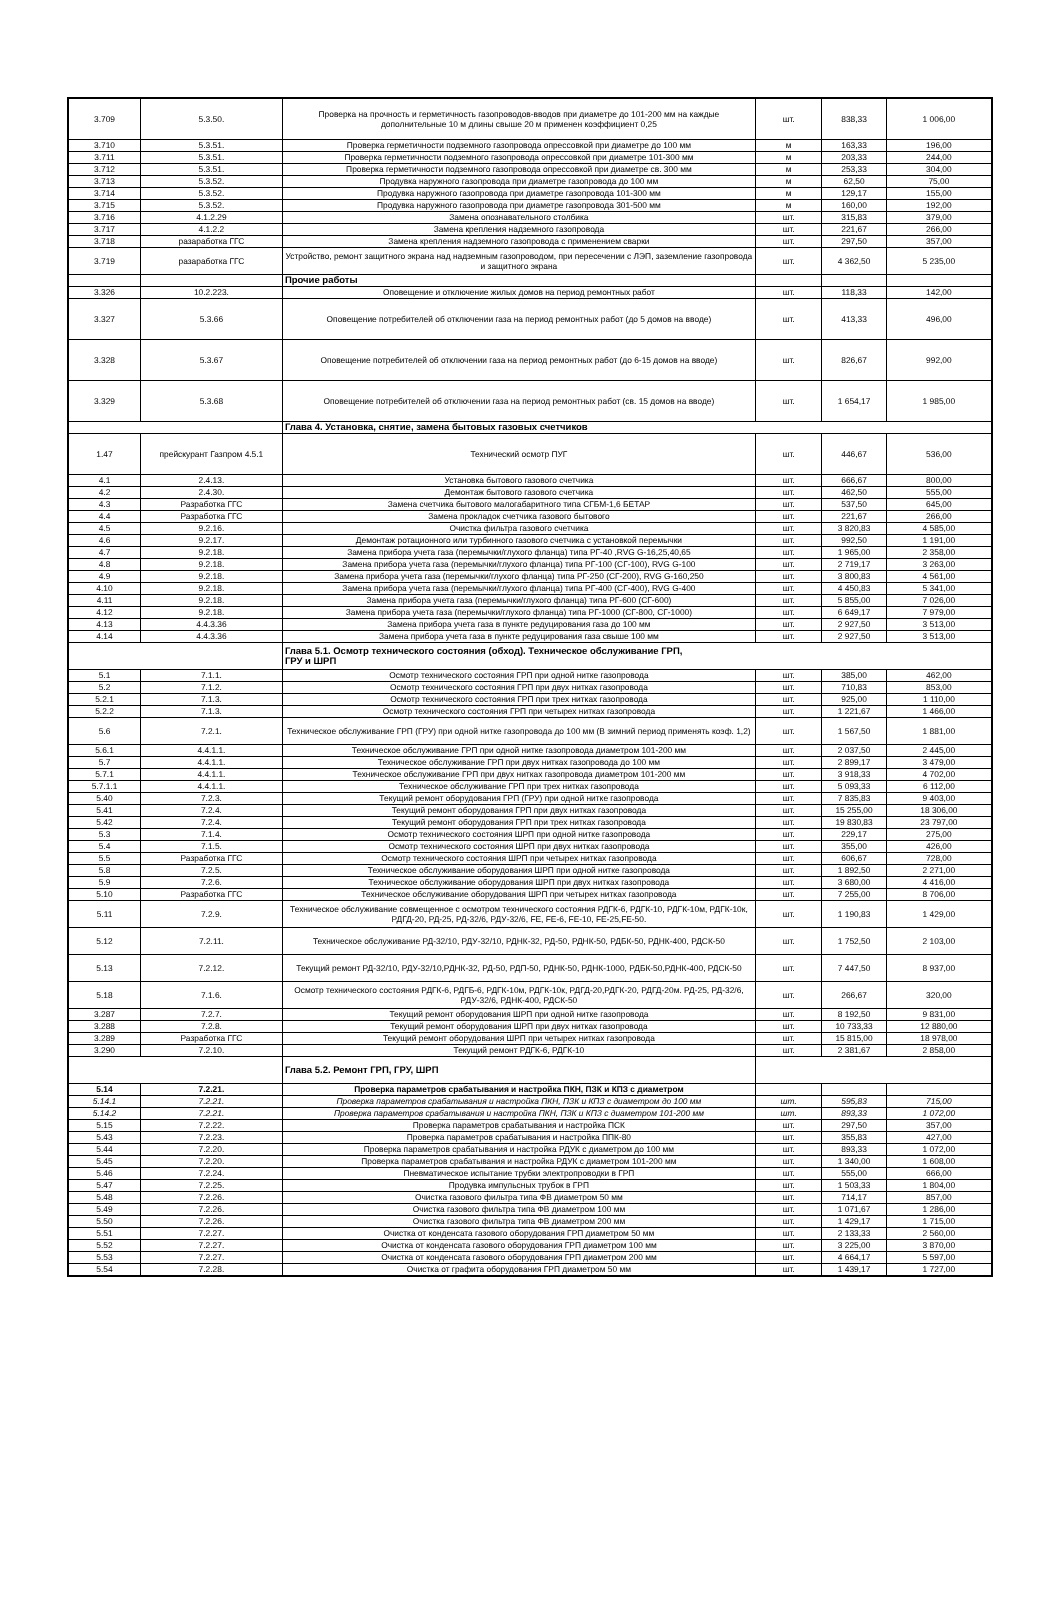| 3.709 | 5.3.50. | Проверка на прочность и герметичность газопроводов-вводов при диаметре до 101-200 мм на каждые дополнительные 10 м длины свыше 20 м применен коэффициент 0,25 | шт. | 838,33 | 1 006,00 |
| 3.710 | 5.3.51. | Проверка герметичности подземного газопровода опрессовкой при диаметре до 100 мм | м | 163,33 | 196,00 |
| 3.711 | 5.3.51. | Проверка герметичности подземного газопровода опрессовкой при диаметре 101-300 мм | м | 203,33 | 244,00 |
| 3.712 | 5.3.51. | Проверка герметичности подземного газопровода опрессовкой при диаметре св. 300 мм | м | 253,33 | 304,00 |
| 3.713 | 5.3.52. | Продувка наружного газопровода при диаметре газопровода до 100 мм | м | 62,50 | 75,00 |
| 3.714 | 5.3.52. | Продувка наружного газопровода при диаметре газопровода 101-300 мм | м | 129,17 | 155,00 |
| 3.715 | 5.3.52. | Продувка наружного газопровода при диаметре газопровода 301-500 мм | м | 160,00 | 192,00 |
| 3.716 | 4.1.2.29 | Замена опознавательного столбика | шт. | 315,83 | 379,00 |
| 3.717 | 4.1.2.2 | Замена крепления надземного газопровода | шт. | 221,67 | 266,00 |
| 3.718 | разаработка ГГС | Замена крепления надземного газопровода с применением сварки | шт. | 297,50 | 357,00 |
| 3.719 | разаработка ГГС | Устройство, ремонт защитного экрана над надземным газопроводом, при пересечении с ЛЭП, заземление газопровода и защитного экрана | шт. | 4 362,50 | 5 235,00 |
| | | Прочие работы | | | |
| 3.326 | 10.2.223. | Оповещение и отключение жилых домов на период ремонтных работ | шт. | 118,33 | 142,00 |
| 3.327 | 5.3.66 | Оповещение потребителей об отключении газа на период ремонтных работ (до 5 домов на вводе) | шт. | 413,33 | 496,00 |
| 3.328 | 5.3.67 | Оповещение потребителей об отключении газа на период ремонтных работ (до 6-15 домов на вводе) | шт. | 826,67 | 992,00 |
| 3.329 | 5.3.68 | Оповещение потребителей об отключении газа на период ремонтных работ (св. 15 домов на вводе) | шт. | 1 654,17 | 1 985,00 |
| | | Глава 4. Установка, снятие, замена бытовых газовых счетчиков | | | |
| 1.47 | прейскурант Газпром 4.5.1 | Технический осмотр ПУГ | шт. | 446,67 | 536,00 |
| 4.1 | 2.4.13. | Установка бытового газового счетчика | шт. | 666,67 | 800,00 |
| 4.2 | 2.4.30. | Демонтаж бытового газового счетчика | шт. | 462,50 | 555,00 |
| 4.3 | Разработка ГГС | Замена счетчика бытового малогабаритного типа СГБМ-1,6 БЕТАР | шт. | 537,50 | 645,00 |
| 4.4 | Разработка ГГС | Замена прокладок счетчика газового бытового | шт. | 221,67 | 266,00 |
| 4.5 | 9.2.16. | Очистка фильтра газового счетчика | шт. | 3 820,83 | 4 585,00 |
| 4.6 | 9.2.17. | Демонтаж ротационного или турбинного газового счетчика с установкой перемычки | шт. | 992,50 | 1 191,00 |
| 4.7 | 9.2.18. | Замена прибора учета газа (перемычки/глухого фланца) типа РГ-40 ,RVG G-16,25,40,65 | шт. | 1 965,00 | 2 358,00 |
| 4.8 | 9.2.18. | Замена прибора учета газа (перемычки/глухого фланца) типа РГ-100 (СГ-100), RVG G-100 | шт. | 2 719,17 | 3 263,00 |
| 4.9 | 9.2.18. | Замена прибора учета газа (перемычки/глухого фланца) типа РГ-250 (СГ-200), RVG G-160,250 | шт. | 3 800,83 | 4 561,00 |
| 4.10 | 9.2.18. | Замена прибора учета газа (перемычки/глухого фланца) типа РГ-400 (СГ-400), RVG G-400 | шт. | 4 450,83 | 5 341,00 |
| 4.11 | 9.2.18. | Замена прибора учета газа (перемычки/глухого фланца) типа РГ-600 (СГ-600) | шт. | 5 855,00 | 7 026,00 |
| 4.12 | 9.2.18. | Замена прибора учета газа (перемычки/глухого фланца) типа РГ-1000 (СГ-800, СГ-1000) | шт. | 6 649,17 | 7 979,00 |
| 4.13 | 4.4.3.36 | Замена прибора учета газа в пункте редуцирования газа до 100 мм | шт. | 2 927,50 | 3 513,00 |
| 4.14 | 4.4.3.36 | Замена прибора учета газа в пункте редуцирования газа свыше 100 мм | шт. | 2 927,50 | 3 513,00 |
| | | Глава 5.1. Осмотр технического состояния (обход). Техническое обслуживание ГРП, ГРУ и ШРП | | | |
| 5.1 | 7.1.1. | Осмотр технического состояния ГРП при одной нитке газопровода | шт. | 385,00 | 462,00 |
| 5.2 | 7.1.2. | Осмотр технического состояния ГРП при двух нитках газопровода | шт. | 710,83 | 853,00 |
| 5.2.1 | 7.1.3. | Осмотр технического состояния ГРП при трех нитках газопровода | шт. | 925,00 | 1 110,00 |
| 5.2.2 | 7.1.3. | Осмотр технического состояния ГРП при четырех нитках газопровода | шт. | 1 221,67 | 1 466,00 |
| 5.6 | 7.2.1. | Техническое обслуживание ГРП (ГРУ) при одной нитке газопровода до 100 мм (В зимний период применять коэф. 1,2) | шт. | 1 567,50 | 1 881,00 |
| 5.6.1 | 4.4.1.1. | Техническое обслуживание ГРП при одной нитке газопровода диаметром 101-200 мм | шт. | 2 037,50 | 2 445,00 |
| 5.7 | 4.4.1.1. | Техническое обслуживание ГРП при двух нитках газопровода до 100 мм | шт. | 2 899,17 | 3 479,00 |
| 5.7.1 | 4.4.1.1. | Техническое обслуживание ГРП при двух нитках газопровода диаметром 101-200 мм | шт. | 3 918,33 | 4 702,00 |
| 5.7.1.1 | 4.4.1.1. | Техническое обслуживание ГРП при трех нитках газопровода | шт. | 5 093,33 | 6 112,00 |
| 5.40 | 7.2.3. | Текущий ремонт оборудования ГРП (ГРУ) при одной нитке газопровода | шт. | 7 835,83 | 9 403,00 |
| 5.41 | 7.2.4. | Текущий ремонт оборудования ГРП при двух нитках газопровода | шт. | 15 255,00 | 18 306,00 |
| 5.42 | 7.2.4. | Текущий ремонт оборудования ГРП при трех нитках газопровода | шт. | 19 830,83 | 23 797,00 |
| 5.3 | 7.1.4. | Осмотр технического состояния ШРП при одной нитке газопровода | шт. | 229,17 | 275,00 |
| 5.4 | 7.1.5. | Осмотр технического состояния ШРП при двух нитках газопровода | шт. | 355,00 | 426,00 |
| 5.5 | Разработка ГГС | Осмотр технического состояния ШРП при четырех нитках газопровода | шт. | 606,67 | 728,00 |
| 5.8 | 7.2.5. | Техническое обслуживание оборудования ШРП при одной нитке газопровода | шт. | 1 892,50 | 2 271,00 |
| 5.9 | 7.2.6. | Техническое обслуживание оборудования ШРП при двух нитках газопровода | шт. | 3 680,00 | 4 416,00 |
| 5.10 | Разработка ГГС | Техническое обслуживание оборудования ШРП при четырех нитках газопровода | шт. | 7 255,00 | 8 706,00 |
| 5.11 | 7.2.9. | Техническое обслуживание совмещенное с осмотром технического состояния РДГК-6, РДГК-10, РДГК-10м, РДГК-10к, РДГД-20, РД-25, РД-32/6, РДУ-32/6, FE, FE-6, FE-10, FE-25,FE-50. | шт. | 1 190,83 | 1 429,00 |
| 5.12 | 7.2.11. | Техническое обслуживание РД-32/10, РДУ-32/10, РДНК-32, РД-50, РДНК-50, РДБК-50, РДНК-400, РДСК-50 | шт. | 1 752,50 | 2 103,00 |
| 5.13 | 7.2.12. | Текущий ремонт РД-32/10, РДУ-32/10,РДНК-32, РД-50, РДП-50, РДНК-50, РДНК-1000, РДБК-50,РДНК-400, РДСК-50 | шт. | 7 447,50 | 8 937,00 |
| 5.18 | 7.1.6. | Осмотр технического состояния РДГК-6, РДГБ-6, РДГК-10м, РДГК-10к, РДГД-20,РДГК-20, РДГД-20м. РД-25, РД-32/6, РДУ-32/6, РДНК-400, РДСК-50 | шт. | 266,67 | 320,00 |
| 3.287 | 7.2.7. | Текущий ремонт оборудования ШРП при одной нитке газопровода | шт. | 8 192,50 | 9 831,00 |
| 3.288 | 7.2.8. | Текущий ремонт оборудования ШРП при двух нитках газопровода | шт. | 10 733,33 | 12 880,00 |
| 3.289 | Разработка ГГС | Текущий ремонт оборудования ШРП при четырех нитках газопровода | шт. | 15 815,00 | 18 978,00 |
| 3.290 | 7.2.10. | Текущий ремонт РДГК-6, РДГК-10 | шт. | 2 381,67 | 2 858,00 |
| | | Глава 5.2. Ремонт ГРП, ГРУ, ШРП | | | |
| 5.14 | 7.2.21. | Проверка параметров срабатывания и настройка ПКН, ПЗК и КПЗ с диаметром | | | |
| 5.14.1 | 7.2.21. | Проверка параметров срабатывания и настройка ПКН, ПЗК и КПЗ с диаметром до 100 мм | шт. | 595,83 | 715,00 |
| 5.14.2 | 7.2.21. | Проверка параметров срабатывания и настройка ПКН, ПЗК и КПЗ с диаметром 101-200 мм | шт. | 893,33 | 1 072,00 |
| 5.15 | 7.2.22. | Проверка параметров срабатывания и настройка ПСК | шт. | 297,50 | 357,00 |
| 5.43 | 7.2.23. | Проверка параметров срабатывания и настройка ППК-80 | шт. | 355,83 | 427,00 |
| 5.44 | 7.2.20. | Проверка параметров срабатывания и настройка РДУК с диаметром до 100 мм | шт. | 893,33 | 1 072,00 |
| 5.45 | 7.2.20. | Проверка параметров срабатывания и настройка РДУК с диаметром 101-200 мм | шт. | 1 340,00 | 1 608,00 |
| 5.46 | 7.2.24. | Пневматическое испытание трубки электропроводки в ГРП | шт. | 555,00 | 666,00 |
| 5.47 | 7.2.25. | Продувка импульсных трубок в ГРП | шт. | 1 503,33 | 1 804,00 |
| 5.48 | 7.2.26. | Очистка газового фильтра типа ФВ диаметром 50 мм | шт. | 714,17 | 857,00 |
| 5.49 | 7.2.26. | Очистка газового фильтра типа ФВ диаметром 100 мм | шт. | 1 071,67 | 1 286,00 |
| 5.50 | 7.2.26. | Очистка газового фильтра типа ФВ диаметром 200 мм | шт. | 1 429,17 | 1 715,00 |
| 5.51 | 7.2.27. | Очистка от конденсата газового оборудования ГРП диаметром 50 мм | шт. | 2 133,33 | 2 560,00 |
| 5.52 | 7.2.27. | Очистка от конденсата газового оборудования ГРП диаметром 100 мм | шт. | 3 225,00 | 3 870,00 |
| 5.53 | 7.2.27. | Очистка от конденсата газового оборудования ГРП диаметром 200 мм | шт. | 4 664,17 | 5 597,00 |
| 5.54 | 7.2.28. | Очистка от графита оборудования ГРП диаметром 50 мм | шт. | 1 439,17 | 1 727,00 |